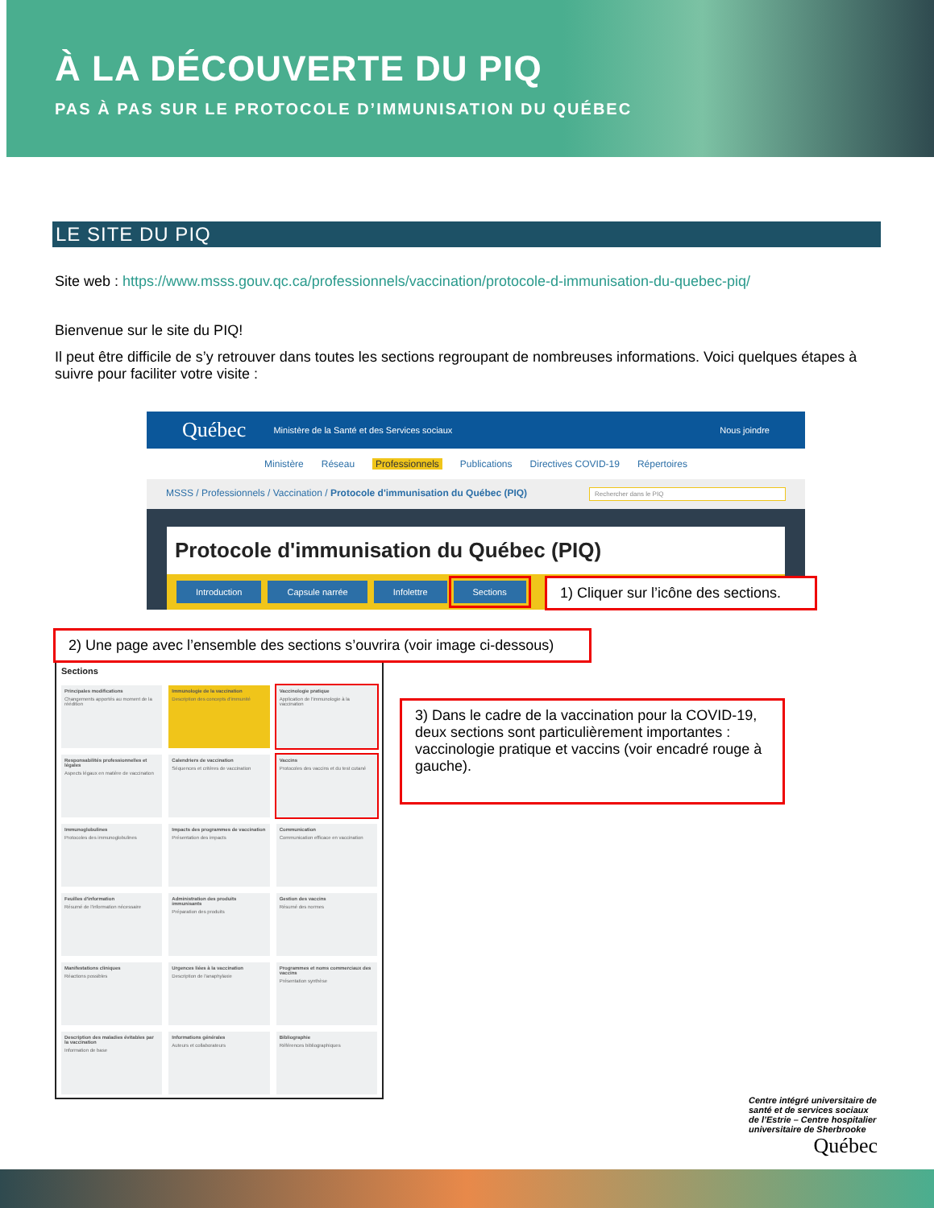À LA DÉCOUVERTE DU PIQ
PAS À PAS SUR LE PROTOCOLE D’IMMUNISATION DU QUÉBEC
LE SITE DU PIQ
Site web : https://www.msss.gouv.qc.ca/professionnels/vaccination/protocole-d-immunisation-du-quebec-piq/
Bienvenue sur le site du PIQ!
Il peut être difficile de s’y retrouver dans toutes les sections regroupant de nombreuses informations. Voici quelques étapes à suivre pour faciliter votre visite :
Québec Ministère de la Santé et des Services sociaux Nous joindre
Ministère Réseau Professionnels Publications Directives COVID-19 Répertoires
MSSS / Professionnels / Vaccination / Protocole d'immunisation du Québec (PIQ) Rechercher dans le PIQ
Protocole d'immunisation du Québec (PIQ)
Introduction Capsule narrée Infolettre Sections
1) Cliquer sur l’icône des sections.
2) Une page avec l’ensemble des sections s’ouvrira (voir image ci-dessous)
Sections
Principales modifications
Changements apportés au moment de la réédition
Immunologie de la vaccination
Description des concepts d'immunité
Vaccinologie pratique
Application de l'immunologie à la vaccination
Responsabilités professionnelles et légales
Aspects légaux en matière de vaccination
Calendriers de vaccination
Séquences et critères de vaccination
Vaccins
Protocoles des vaccins et du test cutané
Immunoglobulines
Protocoles des immunoglobulines
Impacts des programmes de vaccination
Présentation des impacts
Communication
Communication efficace en vaccination
Feuilles d'information
Résumé de l'information nécessaire
Administration des produits immunisants
Préparation des produits
Gestion des vaccins
Résumé des normes
Manifestations cliniques
Réactions possibles
Urgences liées à la vaccination
Description de l'anaphylaxie
Programmes et noms commerciaux des vaccins
Présentation synthèse
Description des maladies évitables par la vaccination
Information de base
Informations générales
Auteurs et collaborateurs
Bibliographie
Références bibliographiques
3) Dans le cadre de la vaccination pour la COVID-19, deux sections sont particulièrement importantes : vaccinologie pratique et vaccins (voir encadré rouge à gauche).
Centre intégré universitaire de santé et de services sociaux de l’Estrie – Centre hospitalier universitaire de Sherbrooke
Québec